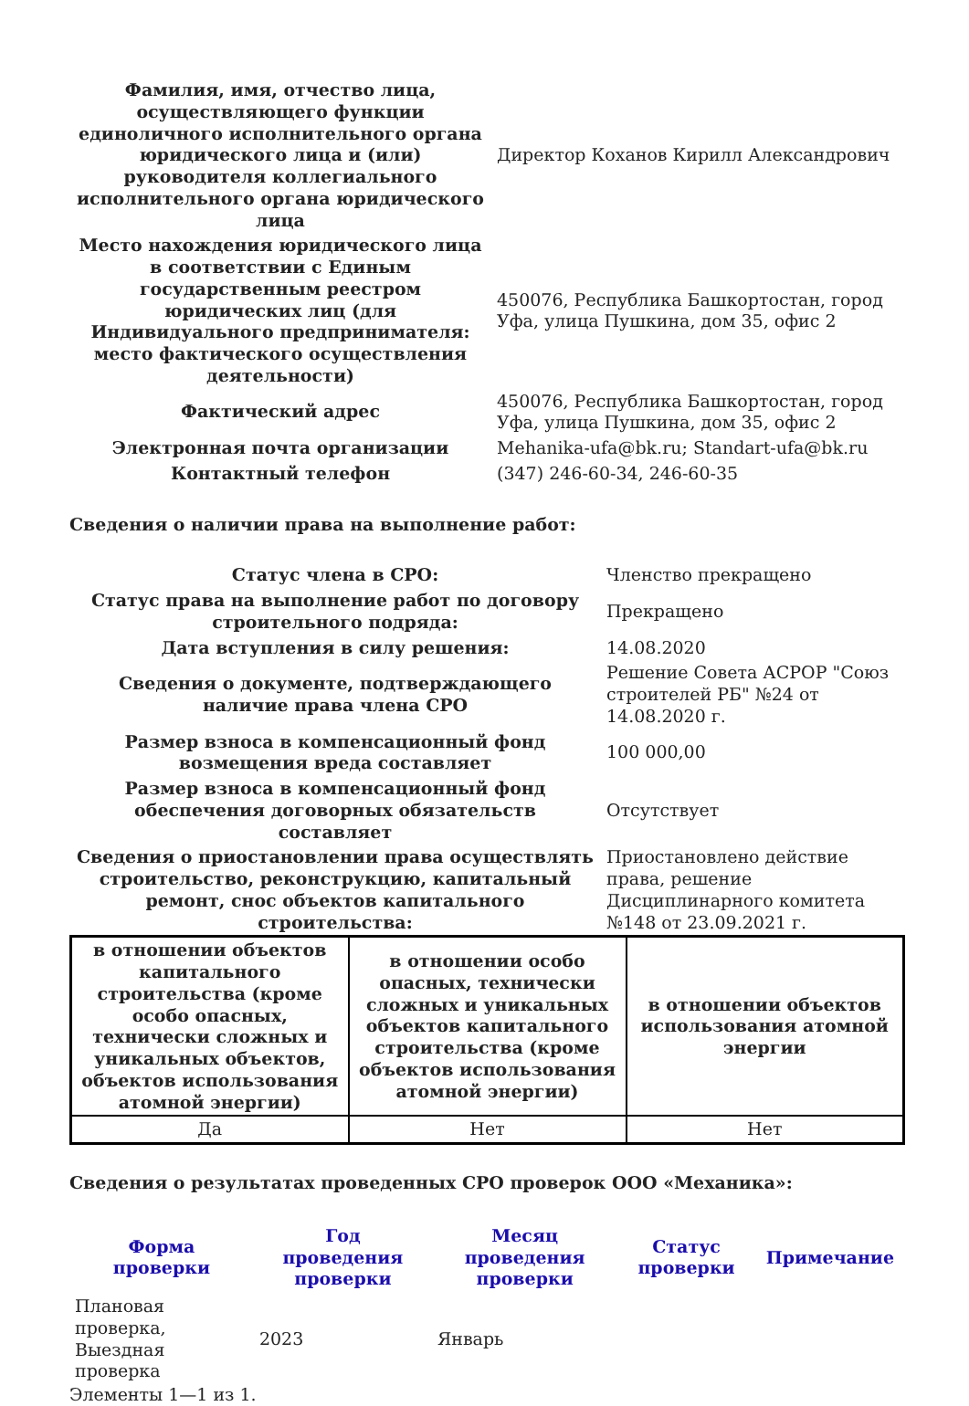| Фамилия, имя, отчество лица, осуществляющего функции единоличного исполнительного органа юридического лица и (или) руководителя коллегиального исполнительного органа юридического лица | Директор Коханов Кирилл Александрович |
| Место нахождения юридического лица в соответствии с Единым государственным реестром юридических лиц (для Индивидуального предпринимателя: место фактического осуществления деятельности) | 450076, Республика Башкортостан, город Уфа, улица Пушкина, дом 35, офис 2 |
| Фактический адрес | 450076, Республика Башкортостан, город Уфа, улица Пушкина, дом 35, офис 2 |
| Электронная почта организации | Mehanika-ufa@bk.ru; Standart-ufa@bk.ru |
| Контактный телефон | (347) 246-60-34, 246-60-35 |
Сведения о наличии права на выполнение работ:
| Статус члена в СРО: | Членство прекращено |
| Статус права на выполнение работ по договору строительного подряда: | Прекращено |
| Дата вступления в силу решения: | 14.08.2020 |
| Сведения о документе, подтверждающего наличие права члена СРО | Решение Совета АСРОР "Союз строителей РБ" №24 от 14.08.2020 г. |
| Размер взноса в компенсационный фонд возмещения вреда составляет | 100 000,00 |
| Размер взноса в компенсационный фонд обеспечения договорных обязательств составляет | Отсутствует |
| Сведения о приостановлении права осуществлять строительство, реконструкцию, капитальный ремонт, снос объектов капитального строительства: | Приостановлено действие права, решение Дисциплинарного комитета №148 от 23.09.2021 г. |
| в отношении объектов капитального строительства (кроме особо опасных, технически сложных и уникальных объектов, объектов использования атомной энергии) | в отношении особо опасных, технически сложных и уникальных объектов капитального строительства (кроме объектов использования атомной энергии) | в отношении объектов использования атомной энергии |
| --- | --- | --- |
| Да | Нет | Нет |
Сведения о результатах проведенных СРО проверок ООО «Механика»:
| Форма проверки | Год проведения проверки | Месяц проведения проверки | Статус проверки | Примечание |
| --- | --- | --- | --- | --- |
| Плановая проверка, Выездная проверка | 2023 | Январь | | |
Элементы 1—1 из 1.